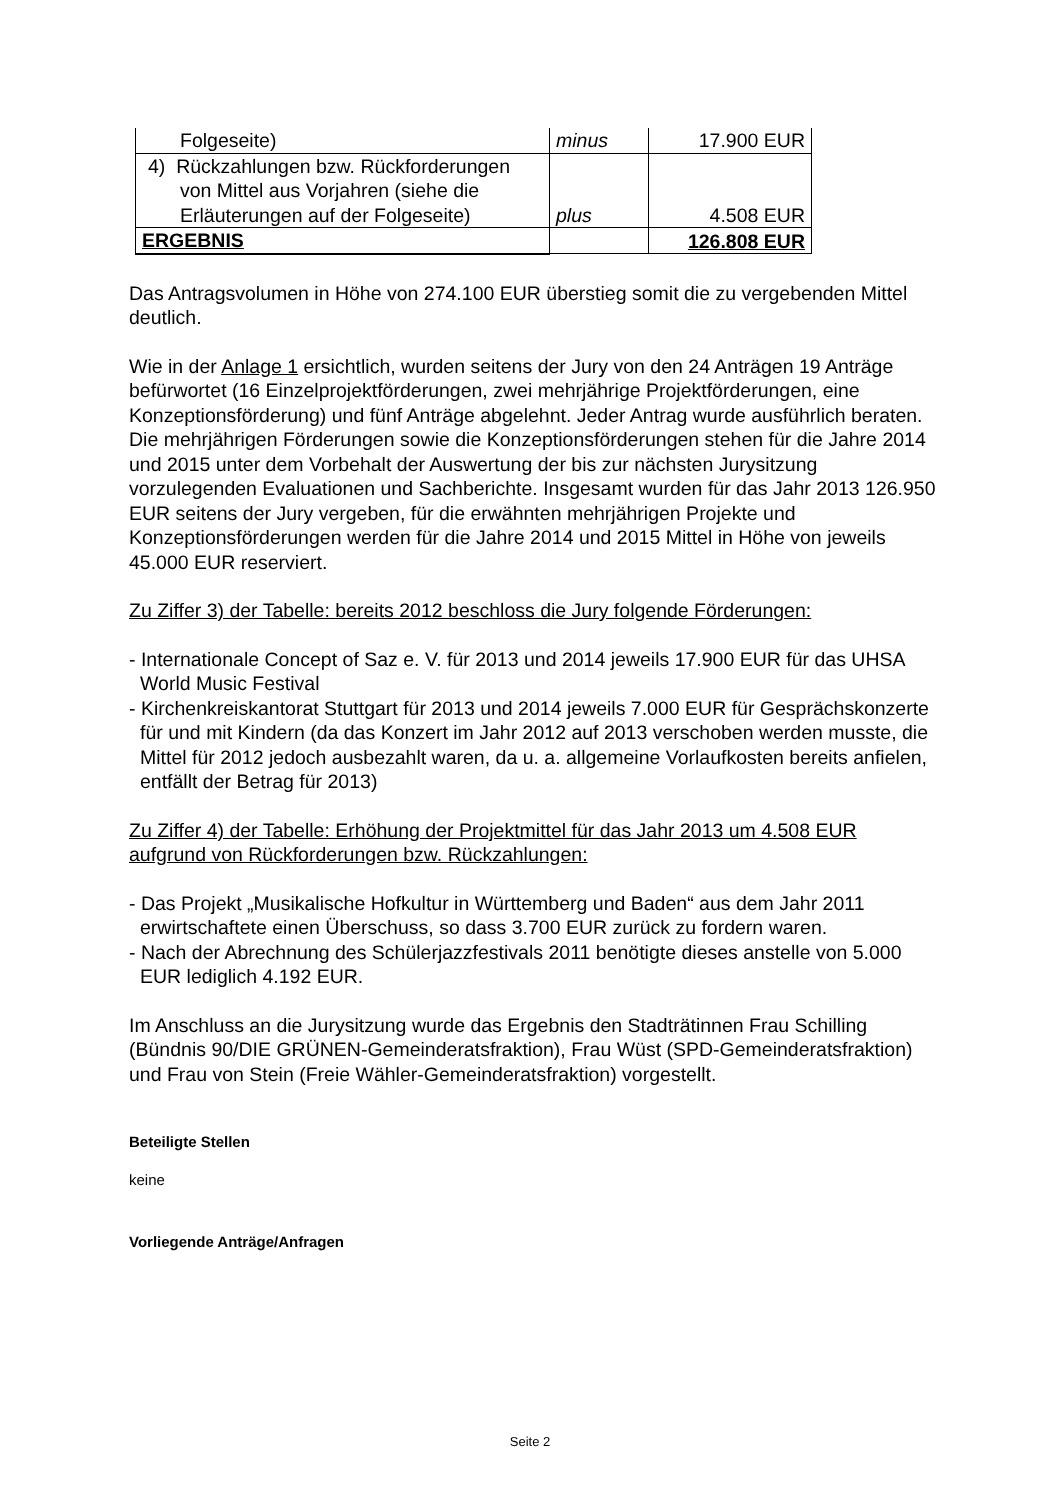| Folgeseite) | minus | 17.900 EUR |
| 4) Rückzahlungen bzw. Rückforderungen von Mittel aus Vorjahren (siehe die Erläuterungen auf der Folgeseite) | plus | 4.508 EUR |
| ERGEBNIS | | 126.808 EUR |
Das Antragsvolumen in Höhe von 274.100 EUR überstieg somit die zu vergebenden Mittel deutlich.
Wie in der Anlage 1 ersichtlich, wurden seitens der Jury von den 24 Anträgen 19 Anträge befürwortet (16 Einzelprojektförderungen, zwei mehrjährige Projektförderungen, eine Konzeptionsförderung) und fünf Anträge abgelehnt. Jeder Antrag wurde ausführlich beraten. Die mehrjährigen Förderungen sowie die Konzeptionsförderungen stehen für die Jahre 2014 und 2015 unter dem Vorbehalt der Auswertung der bis zur nächsten Jurysitzung vorzulegenden Evaluationen und Sachberichte. Insgesamt wurden für das Jahr 2013 126.950 EUR seitens der Jury vergeben, für die erwähnten mehrjährigen Projekte und Konzeptionsförderungen werden für die Jahre 2014 und 2015 Mittel in Höhe von jeweils 45.000 EUR reserviert.
Zu Ziffer 3) der Tabelle: bereits 2012 beschloss die Jury folgende Förderungen:
- Internationale Concept of Saz e. V. für 2013 und 2014 jeweils 17.900 EUR für das UHSA World Music Festival
- Kirchenkreiskantorat Stuttgart für 2013 und 2014 jeweils 7.000 EUR für Gesprächskonzerte für und mit Kindern (da das Konzert im Jahr 2012 auf 2013 verschoben werden musste, die Mittel für 2012 jedoch ausbezahlt waren, da u. a. allgemeine Vorlaufkosten bereits anfielen, entfällt der Betrag für 2013)
Zu Ziffer 4) der Tabelle: Erhöhung der Projektmittel für das Jahr 2013 um 4.508 EUR aufgrund von Rückforderungen bzw. Rückzahlungen:
- Das Projekt „Musikalische Hofkultur in Württemberg und Baden“ aus dem Jahr 2011 erwirtschaftete einen Überschuss, so dass 3.700 EUR zurück zu fordern waren.
- Nach der Abrechnung des Schülerjazzfestivals 2011 benötigte dieses anstelle von 5.000 EUR lediglich 4.192 EUR.
Im Anschluss an die Jurysitzung wurde das Ergebnis den Stadträtinnen Frau Schilling (Bündnis 90/DIE GRÜNEN-Gemeinderatsfraktion), Frau Wüst (SPD-Gemeinderatsfraktion) und Frau von Stein (Freie Wähler-Gemeinderatsfraktion) vorgestellt.
Beteiligte Stellen
keine
Vorliegende Anträge/Anfragen
Seite 2